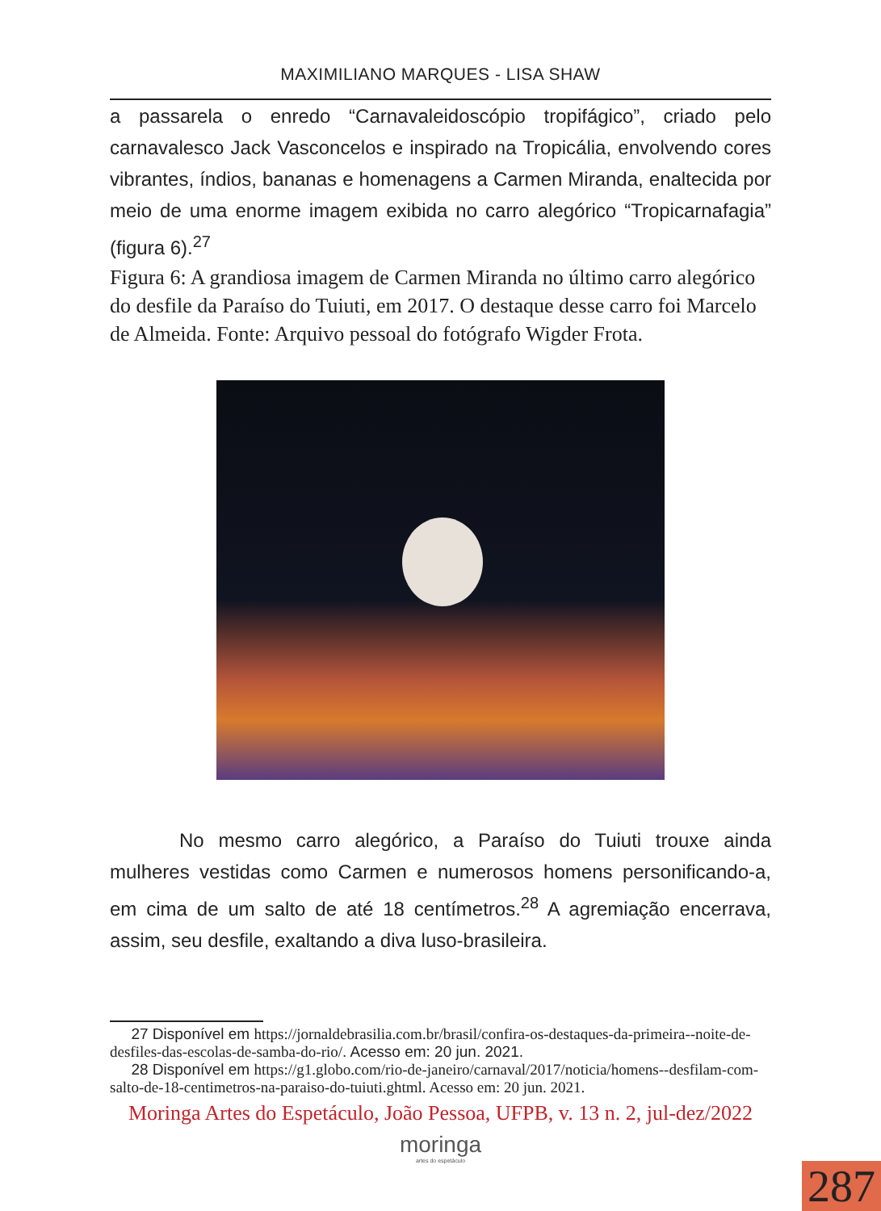MAXIMILIANO MARQUES - LISA SHAW
a passarela o enredo “Carnavaleidoscópio tropifágico”, criado pelo carnavalesco Jack Vasconcelos e inspirado na Tropicália, envolvendo cores vibrantes, índios, bananas e homenagens a Carmen Miranda, enaltecida por meio de uma enorme imagem exibida no carro alegórico “Tropicarnafagia” (figura 6).<sup>27</sup>
Figura 6: A grandiosa imagem de Carmen Miranda no último carro alegórico do desfile da Paraíso do Tuiuti, em 2017. O destaque desse carro foi Marcelo de Almeida. Fonte: Arquivo pessoal do fotógrafo Wigder Frota.
No mesmo carro alegórico, a Paraíso do Tuiuti trouxe ainda mulheres vestidas como Carmen e numerosos homens personificando-a, em cima de um salto de até 18 centímetros.<sup>28</sup> A agremiação encerrava, assim, seu desfile, exaltando a diva luso-brasileira.
27 Disponível em https://jornaldebrasilia.com.br/brasil/confira-os-destaques-da-primeira--noite-de-desfiles-das-escolas-de-samba-do-rio/. Acesso em: 20 jun. 2021.
28 Disponível em https://g1.globo.com/rio-de-janeiro/carnaval/2017/noticia/homens--desfilam-com-salto-de-18-centimetros-na-paraiso-do-tuiuti.ghtml. Acesso em: 20 jun. 2021.
Moringa Artes do Espetáculo, João Pessoa, UFPB, v. 13 n. 2, jul-dez/2022
moringa
artes do espetáculo
287